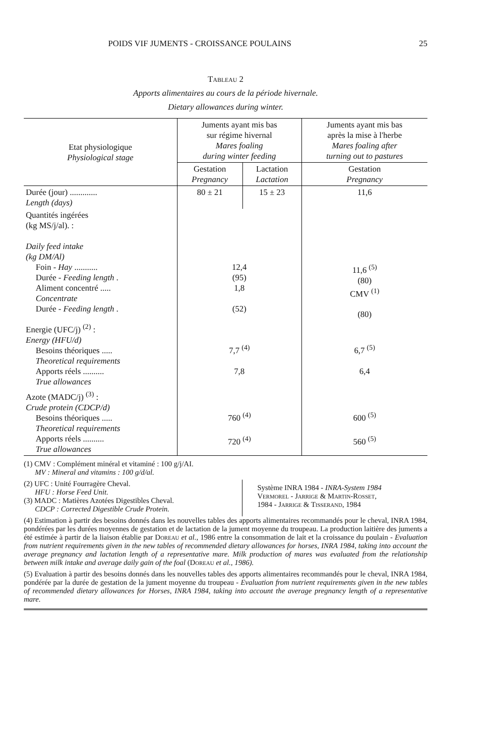POIDS VIF JUMENTS - CROISSANCE POULAINS 25
Tableau 2
Apports alimentaires au cours de la période hivernale.
Dietary allowances during winter.
| Etat physiologique Physiological stage | Juments ayant mis bas sur régime hivernal Mares foaling during winter feeding | | Juments ayant mis bas après la mise à l'herbe Mares foaling after turning out to pastures |
| --- | --- | --- | --- |
| | Gestation Pregnancy | Lactation Lactation | Gestation Pregnancy |
| Durée (jour) ............. Length (days) | 80 ± 21 | 15 ± 23 | 11,6 |
| Quantités ingérées (kg MS/j/al). : Daily feed intake (kg DM/Al) Foin - Hay ........... Durée - Feeding length . Aliment concentré ..... Concentrate Durée - Feeding length . | 12,4 (95) 1,8 (52) | | 11,6 <sup>(5)</sup> (80) CMV <sup>(1)</sup> (80) |
| Energie (UFC/j) <sup>(2)</sup> : Energy (HFU/d) Besoins théoriques ..... Theoretical requirements Apports réels .......... True allowances | 7,7 <sup>(4)</sup> 7,8 | | 6,7 <sup>(5)</sup> 6,4 |
| Azote (MADC/j) <sup>(3)</sup> : Crude protein (CDCP/d) Besoins théoriques ..... Theoretical requirements Apports réels .......... True allowances | 760 <sup>(4)</sup> 720 <sup>(4)</sup> | | 600 <sup>(5)</sup> 560 <sup>(5)</sup> |
(1) CMV : Complément minéral et vitaminé : 100 g/j/AI.
MV : Mineral and vitamins : 100 g/d/al.
(2) UFC : Unité Fourragère Cheval.
HFU : Horse Feed Unit.
(3) MADC : Matières Azotées Digestibles Cheval.
CDCP : Corrected Digestible Crude Protein.
Système INRA 1984 - INRA-System 1984
Vermorel - Jarrige & Martin-Rosset,
1984 - Jarrige & Tisserand, 1984
(4) Estimation à partir des besoins donnés dans les nouvelles tables des apports alimentaires recommandés pour le cheval, INRA 1984, pondérées par les durées moyennes de gestation et de lactation de la jument moyenne du troupeau. La production laitière des juments a été estimée à partir de la liaison établie par Doreau et al., 1986 entre la consommation de lait et la croissance du poulain - Evaluation from nutrient requirements given in the new tables of recommended dietary allowances for horses, INRA 1984, taking into account the average pregnancy and lactation length of a representative mare. Milk production of mares was evaluated from the relationship between milk intake and average daily gain of the foal (Doreau et al., 1986).
(5) Evaluation à partir des besoins donnés dans les nouvelles tables des apports alimentaires recommandés pour le cheval, INRA 1984, pondérée par la durée de gestation de la jument moyenne du troupeau - Evaluation from nutrient requirements given in the new tables of recommended dietary allowances for Horses, INRA 1984, taking into account the average pregnancy length of a representative mare.